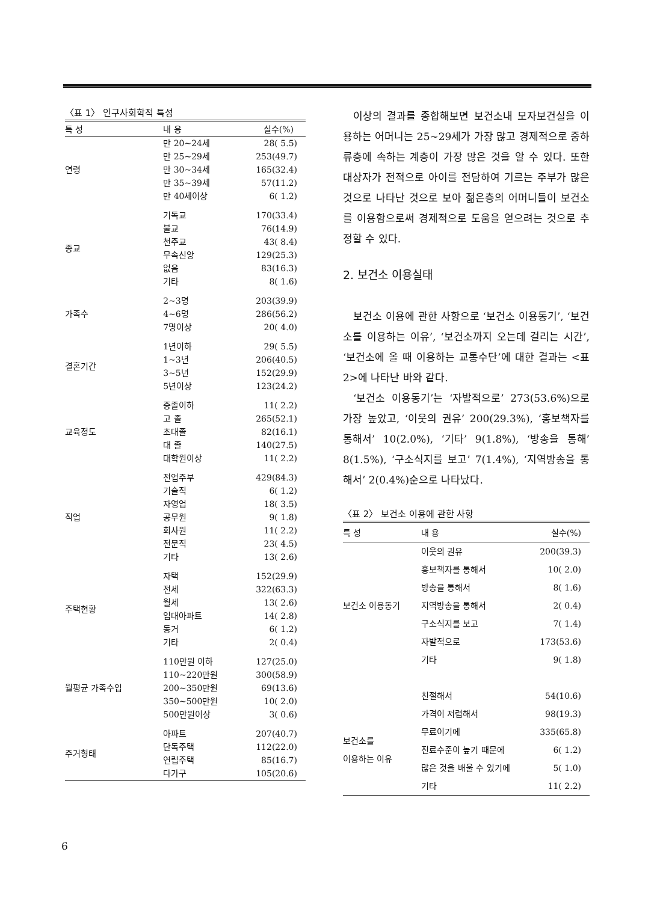〈표 1〉 인구사회학적 특성
| 특 성 | 내 용 | 실수(%) |
| --- | --- | --- |
| 연령 | 만 20~24세 | 28( 5.5) |
| | 만 25~29세 | 253(49.7) |
| | 만 30~34세 | 165(32.4) |
| | 만 35~39세 | 57(11.2) |
| | 만 40세이상 | 6( 1.2) |
| 종교 | 기독교 | 170(33.4) |
| | 불교 | 76(14.9) |
| | 천주교 | 43( 8.4) |
| | 무속신앙 | 129(25.3) |
| | 없음 | 83(16.3) |
| | 기타 | 8( 1.6) |
| 가족수 | 2~3명 | 203(39.9) |
| | 4~6명 | 286(56.2) |
| | 7명이상 | 20( 4.0) |
| 결혼기간 | 1년이하 | 29( 5.5) |
| | 1~3년 | 206(40.5) |
| | 3~5년 | 152(29.9) |
| | 5년이상 | 123(24.2) |
| 교육정도 | 중졸이하 | 11( 2.2) |
| | 고 졸 | 265(52.1) |
| | 초대졸 | 82(16.1) |
| | 대 졸 | 140(27.5) |
| | 대학원이상 | 11( 2.2) |
| 직업 | 전업주부 | 429(84.3) |
| | 기술직 | 6( 1.2) |
| | 자영업 | 18( 3.5) |
| | 공무원 | 9( 1.8) |
| | 회사원 | 11( 2.2) |
| | 전문직 | 23( 4.5) |
| | 기타 | 13( 2.6) |
| 주택현황 | 자택 | 152(29.9) |
| | 전세 | 322(63.3) |
| | 월세 | 13( 2.6) |
| | 임대아파트 | 14( 2.8) |
| | 동거 | 6( 1.2) |
| | 기타 | 2( 0.4) |
| 월평균 가족수입 | 110만원 이하 | 127(25.0) |
| | 110~220만원 | 300(58.9) |
| | 200~350만원 | 69(13.6) |
| | 350~500만원 | 10( 2.0) |
| | 500만원이상 | 3( 0.6) |
| 주거형태 | 아파트 | 207(40.7) |
| | 단독주택 | 112(22.0) |
| | 연립주택 | 85(16.7) |
| | 다가구 | 105(20.6) |
이상의 결과를 종합해보면 보건소내 모자보건실을 이용하는 어머니는 25~29세가 가장 많고 경제적으로 중하류층에 속하는 계층이 가장 많은 것을 알 수 있다. 또한 대상자가 전적으로 아이를 전담하여 기르는 주부가 많은 것으로 나타난 것으로 보아 젊은층의 어머니들이 보건소를 이용함으로써 경제적으로 도움을 얻으려는 것으로 추정할 수 있다.
2. 보건소 이용실태
보건소 이용에 관한 사항으로 ‘보건소 이용동기’, ‘보건소를 이용하는 이유’, ‘보건소까지 오는데 걸리는 시간’, ‘보건소에 올 때 이용하는 교통수단’에 대한 결과는 <표 2>에 나타난 바와 같다.
‘보건소 이용동기’는 ‘자발적으로’ 273(53.6%)으로 가장 높았고, ‘이웃의 권유’ 200(29.3%), ‘홍보책자를 통해서’ 10(2.0%), ‘기타’ 9(1.8%), ‘방송을 통해’ 8(1.5%), ‘구소식지를 보고’ 7(1.4%), ‘지역방송을 통해서’ 2(0.4%)순으로 나타났다.
〈표 2〉 보건소 이용에 관한 사항
| 특 성 | 내 용 | 실수(%) |
| --- | --- | --- |
| 보건소 이용동기 | 이웃의 권유 | 200(39.3) |
| | 홍보책자를 통해서 | 10( 2.0) |
| | 방송을 통해서 | 8( 1.6) |
| | 지역방송을 통해서 | 2( 0.4) |
| | 구소식지를 보고 | 7( 1.4) |
| | 자발적으로 | 173(53.6) |
| | 기타 | 9( 1.8) |
| 보건소를 이용하는 이유 | 친절해서 | 54(10.6) |
| | 가격이 저렴해서 | 98(19.3) |
| | 무료이기에 | 335(65.8) |
| | 진료수준이 높기 때문에 | 6( 1.2) |
| | 많은 것을 배울 수 있기에 | 5( 1.0) |
| | 기타 | 11( 2.2) |
6